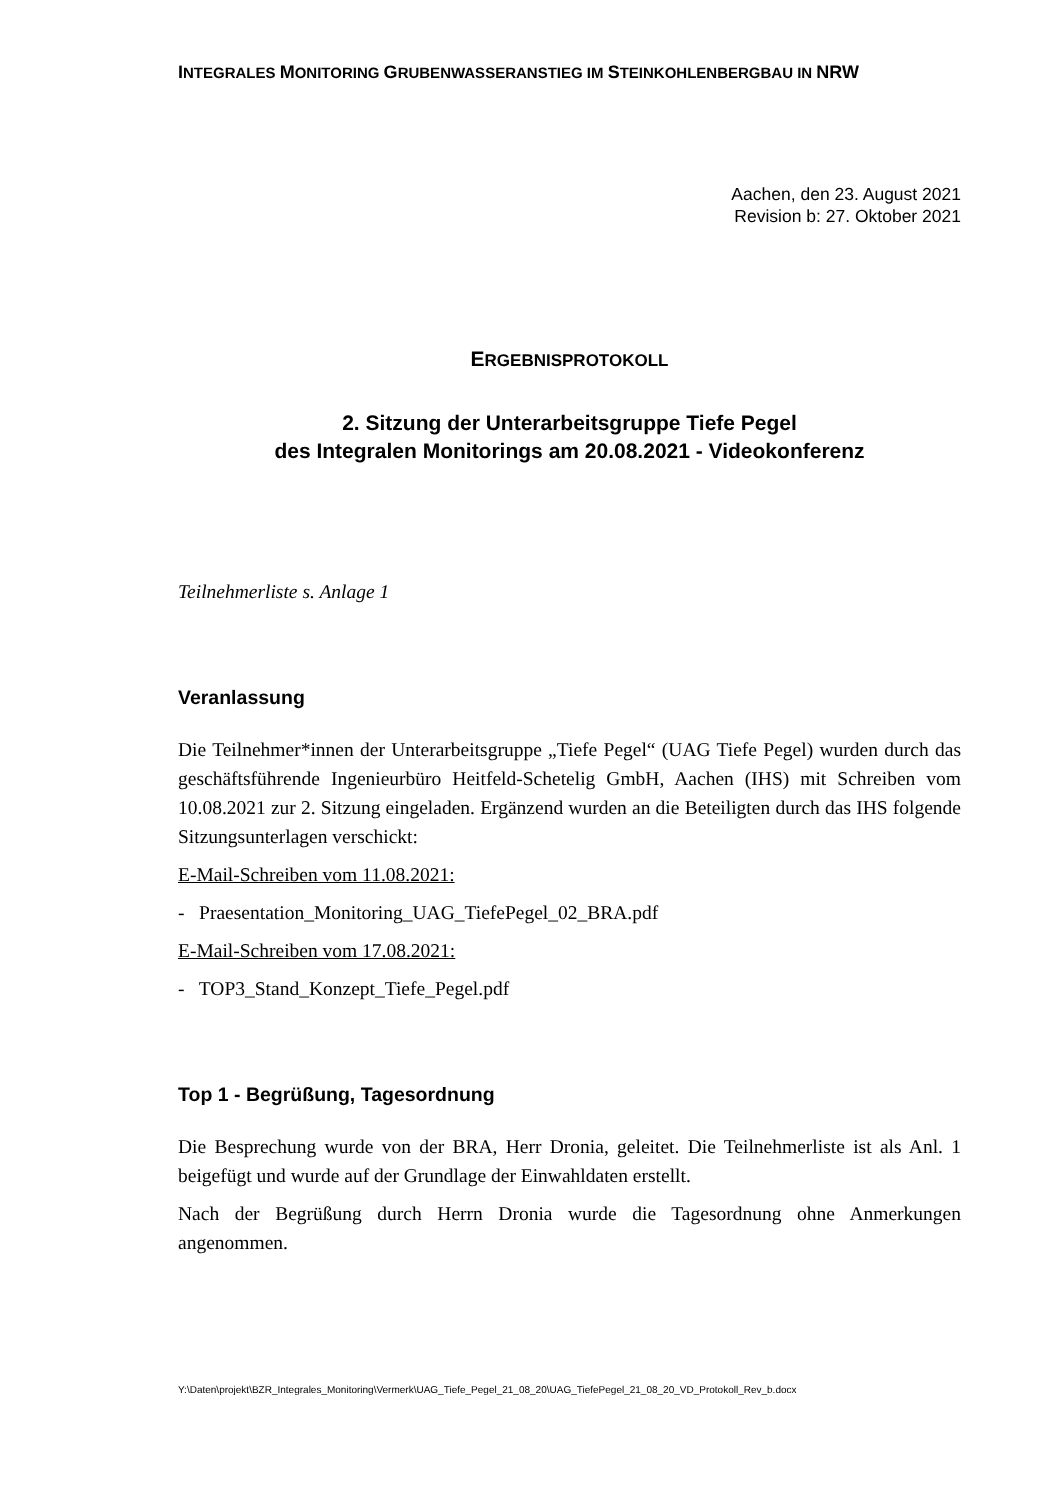INTEGRALES MONITORING GRUBENWASSERANSTIEG IM STEINKOHLENBERGBAU IN NRW
Aachen, den 23. August 2021
Revision b: 27. Oktober 2021
ERGEBNISPROTOKOLL
2. Sitzung der Unterarbeitsgruppe Tiefe Pegel
des Integralen Monitorings am 20.08.2021 - Videokonferenz
Teilnehmerliste s. Anlage 1
Veranlassung
Die Teilnehmer*innen der Unterarbeitsgruppe „Tiefe Pegel“ (UAG Tiefe Pegel) wurden durch das geschäftsführende Ingenieurbüro Heitfeld-Schetelig GmbH, Aachen (IHS) mit Schreiben vom 10.08.2021 zur 2. Sitzung eingeladen. Ergänzend wurden an die Beteiligten durch das IHS folgende Sitzungsunterlagen verschickt:
E-Mail-Schreiben vom 11.08.2021:
- Praesentation_Monitoring_UAG_TiefePegel_02_BRA.pdf
E-Mail-Schreiben vom 17.08.2021:
- TOP3_Stand_Konzept_Tiefe_Pegel.pdf
Top 1 - Begrüßung, Tagesordnung
Die Besprechung wurde von der BRA, Herr Dronia, geleitet. Die Teilnehmerliste ist als Anl. 1 beigefügt und wurde auf der Grundlage der Einwahldaten erstellt.
Nach der Begrüßung durch Herrn Dronia wurde die Tagesordnung ohne Anmerkungen angenommen.
Y:\Daten\projekt\BZR_Integrales_Monitoring\Vermerk\UAG_Tiefe_Pegel_21_08_20\UAG_TiefePegel_21_08_20_VD_Protokoll_Rev_b.docx